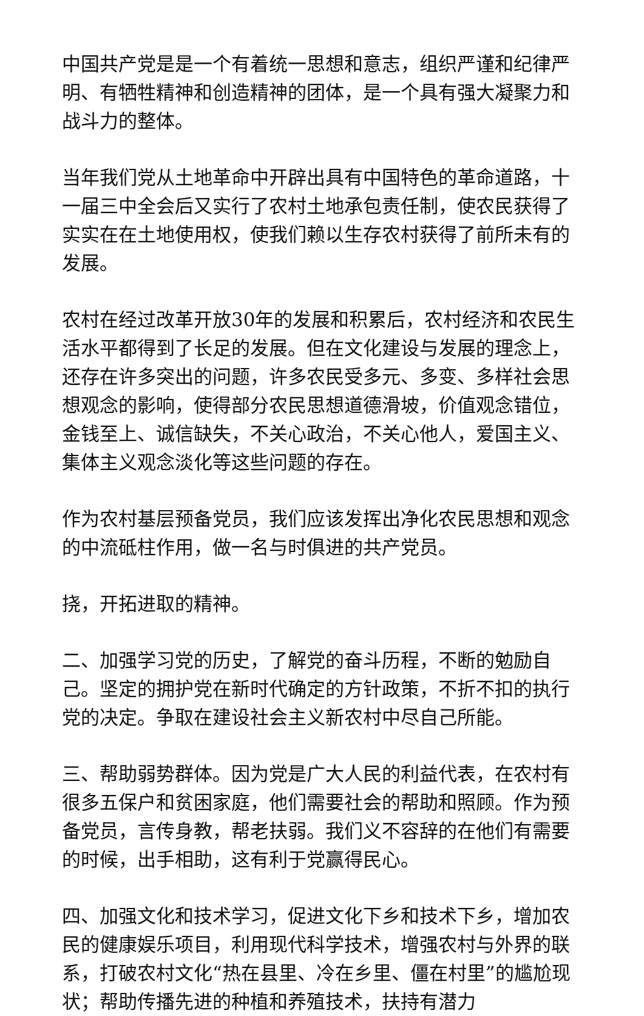中国共产党是是一个有着统一思想和意志，组织严谨和纪律严明、有牺牲精神和创造精神的团体，是一个具有强大凝聚力和战斗力的整体。
当年我们党从土地革命中开辟出具有中国特色的革命道路，十一届三中全会后又实行了农村土地承包责任制，使农民获得了实实在在土地使用权，使我们赖以生存农村获得了前所未有的发展。
农村在经过改革开放30年的发展和积累后，农村经济和农民生活水平都得到了长足的发展。但在文化建设与发展的理念上，还存在许多突出的问题，许多农民受多元、多变、多样社会思想观念的影响，使得部分农民思想道德滑坡，价值观念错位，金钱至上、诚信缺失，不关心政治，不关心他人，爱国主义、集体主义观念淡化等这些问题的存在。
作为农村基层预备党员，我们应该发挥出净化农民思想和观念的中流砥柱作用，做一名与时俱进的共产党员。
挠，开拓进取的精神。
二、加强学习党的历史，了解党的奋斗历程，不断的勉励自己。坚定的拥护党在新时代确定的方针政策，不折不扣的执行党的决定。争取在建设社会主义新农村中尽自己所能。
三、帮助弱势群体。因为党是广大人民的利益代表，在农村有很多五保户和贫困家庭，他们需要社会的帮助和照顾。作为预备党员，言传身教，帮老扶弱。我们义不容辞的在他们有需要的时候，出手相助，这有利于党赢得民心。
四、加强文化和技术学习，促进文化下乡和技术下乡，增加农民的健康娱乐项目，利用现代科学技术，增强农村与外界的联系，打破农村文化“热在县里、冷在乡里、僵在村里”的尴尬现状；帮助传播先进的种植和养殖技术，扶持有潜力